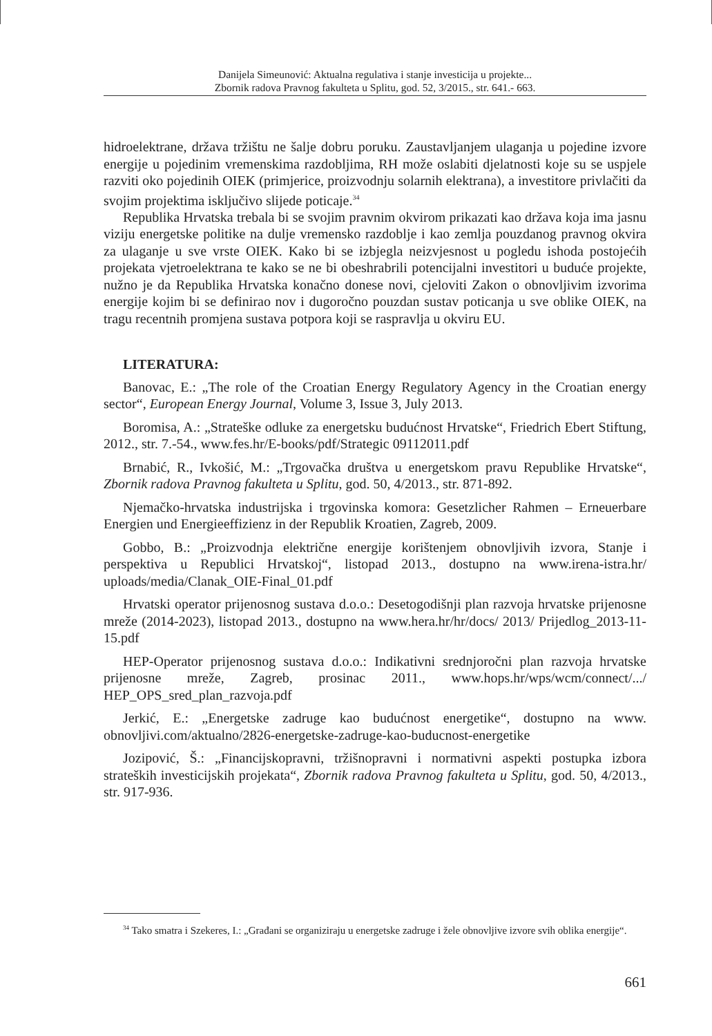Danijela Simeunović: Aktualna regulativa i stanje investicija u projekte...
Zbornik radova Pravnog fakulteta u Splitu, god. 52, 3/2015., str. 641.- 663.
hidroelektrane, država tržištu ne šalje dobru poruku. Zaustavljanjem ulaganja u pojedine izvore energije u pojedinim vremenskima razdobljima, RH može oslabiti djelatnosti koje su se uspjele razviti oko pojedinih OIEK (primjerice, proizvodnju solarnih elektrana), a investitore privlačiti da svojim projektima isključivo slijede poticaje.<sup>34</sup>
Republika Hrvatska trebala bi se svojim pravnim okvirom prikazati kao država koja ima jasnu viziju energetske politike na dulje vremensko razdoblje i kao zemlja pouzdanog pravnog okvira za ulaganje u sve vrste OIEK. Kako bi se izbjegla neizvjesnost u pogledu ishoda postojećih projekata vjetroelektrana te kako se ne bi obeshrabrili potencijalni investitori u buduće projekte, nužno je da Republika Hrvatska konačno donese novi, cjeloviti Zakon o obnovljivim izvorima energije kojim bi se definirao nov i dugoročno pouzdan sustav poticanja u sve oblike OIEK, na tragu recentnih promjena sustava potpora koji se raspravlja u okviru EU.
LITERATURA:
Banovac, E.: „The role of the Croatian Energy Regulatory Agency in the Croatian energy sector“, European Energy Journal, Volume 3, Issue 3, July 2013.
Boromisa, A.: „Strateške odluke za energetsku budućnost Hrvatske“, Friedrich Ebert Stiftung, 2012., str. 7.-54., www.fes.hr/E-books/pdf/Strategic 09112011.pdf
Brnabić, R., Ivkošić, M.: „Trgovačka društva u energetskom pravu Republike Hrvatske“, Zbornik radova Pravnog fakulteta u Splitu, god. 50, 4/2013., str. 871-892.
Njemačko-hrvatska industrijska i trgovinska komora: Gesetzlicher Rahmen – Erneuerbare Energien und Energieeffizienz in der Republik Kroatien, Zagreb, 2009.
Gobbo, B.: „Proizvodnja električne energije korištenjem obnovljivih izvora, Stanje i perspektiva u Republici Hrvatskoj“, listopad 2013., dostupno na www.irena-istra.hr/ uploads/media/Clanak_OIE-Final_01.pdf
Hrvatski operator prijenosnog sustava d.o.o.: Desetogodišnji plan razvoja hrvatske prijenosne mreže (2014-2023), listopad 2013., dostupno na www.hera.hr/hr/docs/ 2013/ Prijedlog_2013-11-15.pdf
HEP-Operator prijenosnog sustava d.o.o.: Indikativni srednjoročni plan razvoja hrvatske prijenosne mreže, Zagreb, prosinac 2011., www.hops.hr/wps/wcm/connect/.../ HEP_OPS_sred_plan_razvoja.pdf
Jerkić, E.: „Energetske zadruge kao budućnost energetike“, dostupno na www. obnovljivi.com/aktualno/2826-energetske-zadruge-kao-buducnost-energetike
Jozipović, Š.: „Financijskopravni, tržišnopravni i normativni aspekti postupka izbora strateških investicijskih projekata“, Zbornik radova Pravnog fakulteta u Splitu, god. 50, 4/2013., str. 917-936.
<sup>34</sup> Tako smatra i Szekeres, I.: „Građani se organiziraju u energetske zadruge i žele obnovljive izvore svih oblika energije“.
661